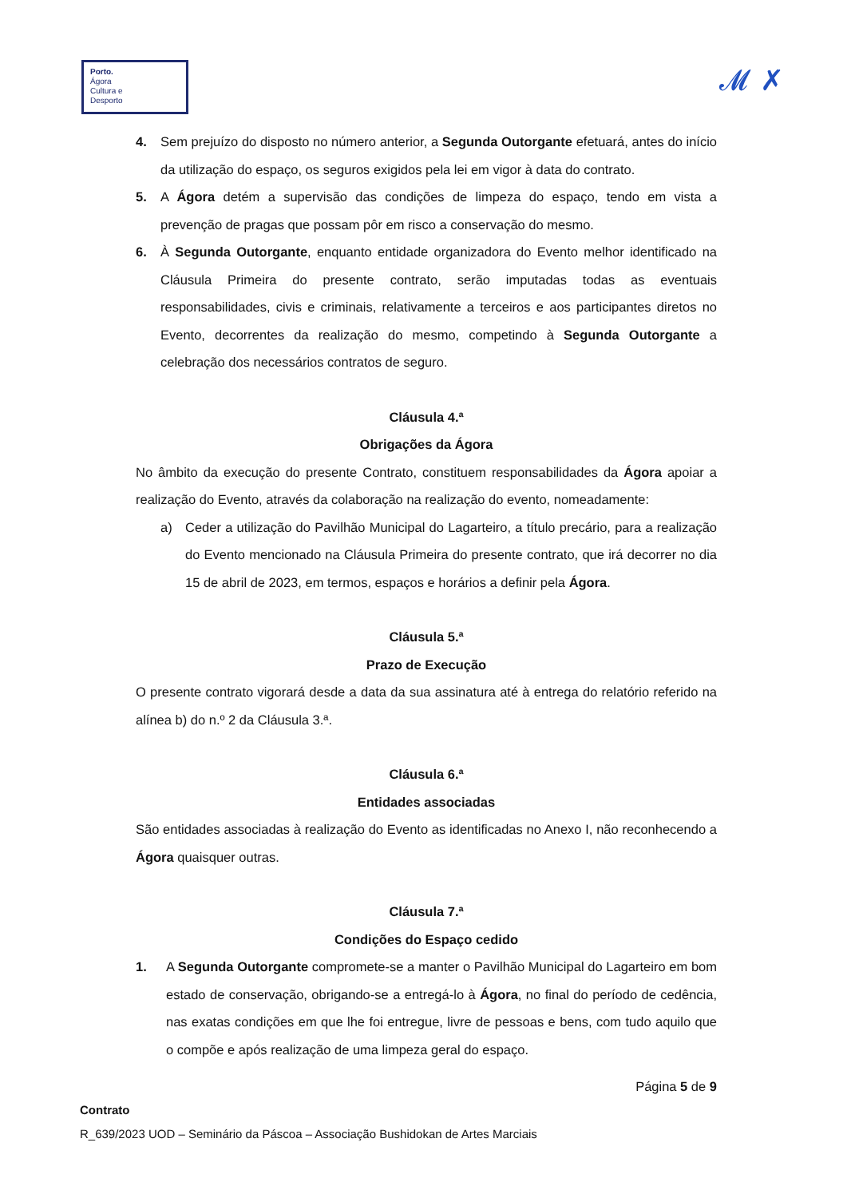Porto.
Ágora
Cultura e
Desporto
𝓜 ✗
4. Sem prejuízo do disposto no número anterior, a Segunda Outorgante efetuará, antes do início da utilização do espaço, os seguros exigidos pela lei em vigor à data do contrato.
5. A Ágora detém a supervisão das condições de limpeza do espaço, tendo em vista a prevenção de pragas que possam pôr em risco a conservação do mesmo.
6. À Segunda Outorgante, enquanto entidade organizadora do Evento melhor identificado na Cláusula Primeira do presente contrato, serão imputadas todas as eventuais responsabilidades, civis e criminais, relativamente a terceiros e aos participantes diretos no Evento, decorrentes da realização do mesmo, competindo à Segunda Outorgante a celebração dos necessários contratos de seguro.
Cláusula 4.ª
Obrigações da Ágora
No âmbito da execução do presente Contrato, constituem responsabilidades da Ágora apoiar a realização do Evento, através da colaboração na realização do evento, nomeadamente:
a) Ceder a utilização do Pavilhão Municipal do Lagarteiro, a título precário, para a realização do Evento mencionado na Cláusula Primeira do presente contrato, que irá decorrer no dia 15 de abril de 2023, em termos, espaços e horários a definir pela Ágora.
Cláusula 5.ª
Prazo de Execução
O presente contrato vigorará desde a data da sua assinatura até à entrega do relatório referido na alínea b) do n.º 2 da Cláusula 3.ª.
Cláusula 6.ª
Entidades associadas
São entidades associadas à realização do Evento as identificadas no Anexo I, não reconhecendo a Ágora quaisquer outras.
Cláusula 7.ª
Condições do Espaço cedido
1. A Segunda Outorgante compromete-se a manter o Pavilhão Municipal do Lagarteiro em bom estado de conservação, obrigando-se a entregá-lo à Ágora, no final do período de cedência, nas exatas condições em que lhe foi entregue, livre de pessoas e bens, com tudo aquilo que o compõe e após realização de uma limpeza geral do espaço.
Página 5 de 9
Contrato
R_639/2023 UOD – Seminário da Páscoa – Associação Bushidokan de Artes Marciais